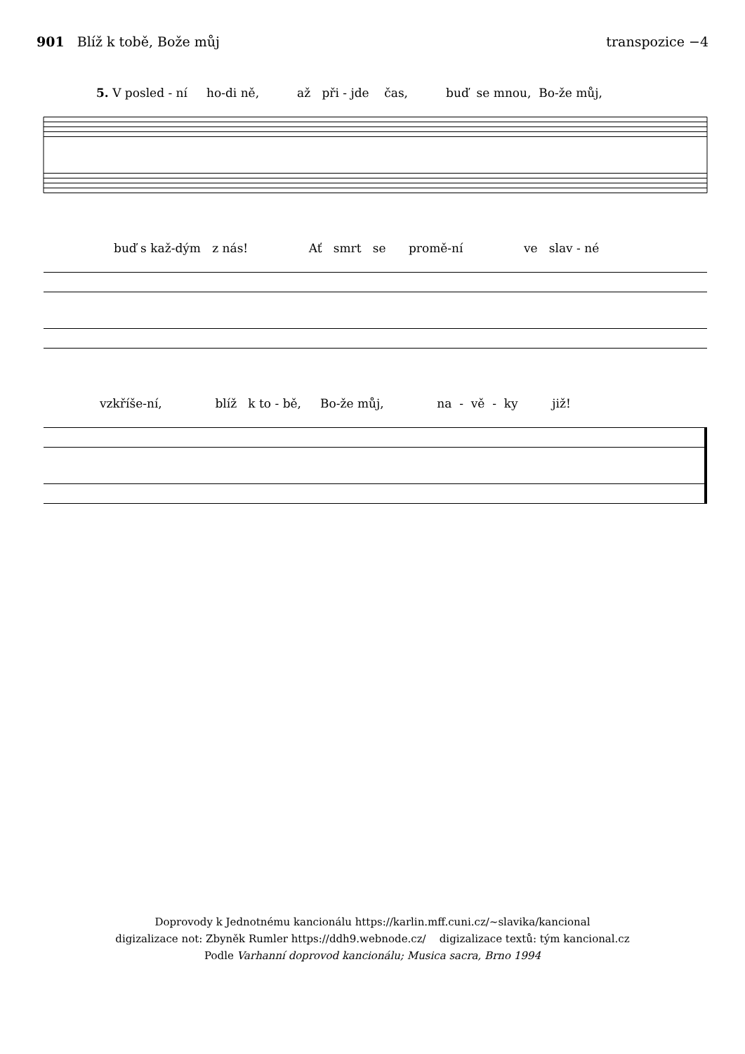901 Blíž k tobě, Bože můj transpozice −4
5. V posled - ní ho-di ně, až při - jde čas, buď se mnou, Bo-že můj,
buď s kaž-dým z nás! Ať smrt se promě-ní ve slav - né
vzkříše-ní, blíž k to - bě, Bo-že můj, na - vě - ky již!
Doprovody k Jednotnému kancionálu https://karlin.mff.cuni.cz/~slavika/kancional
digizalizace not: Zbyněk Rumler https://ddh9.webnode.cz/ digizalizace textů: tým kancional.cz
Podle Varhanní doprovod kancionálu; Musica sacra, Brno 1994